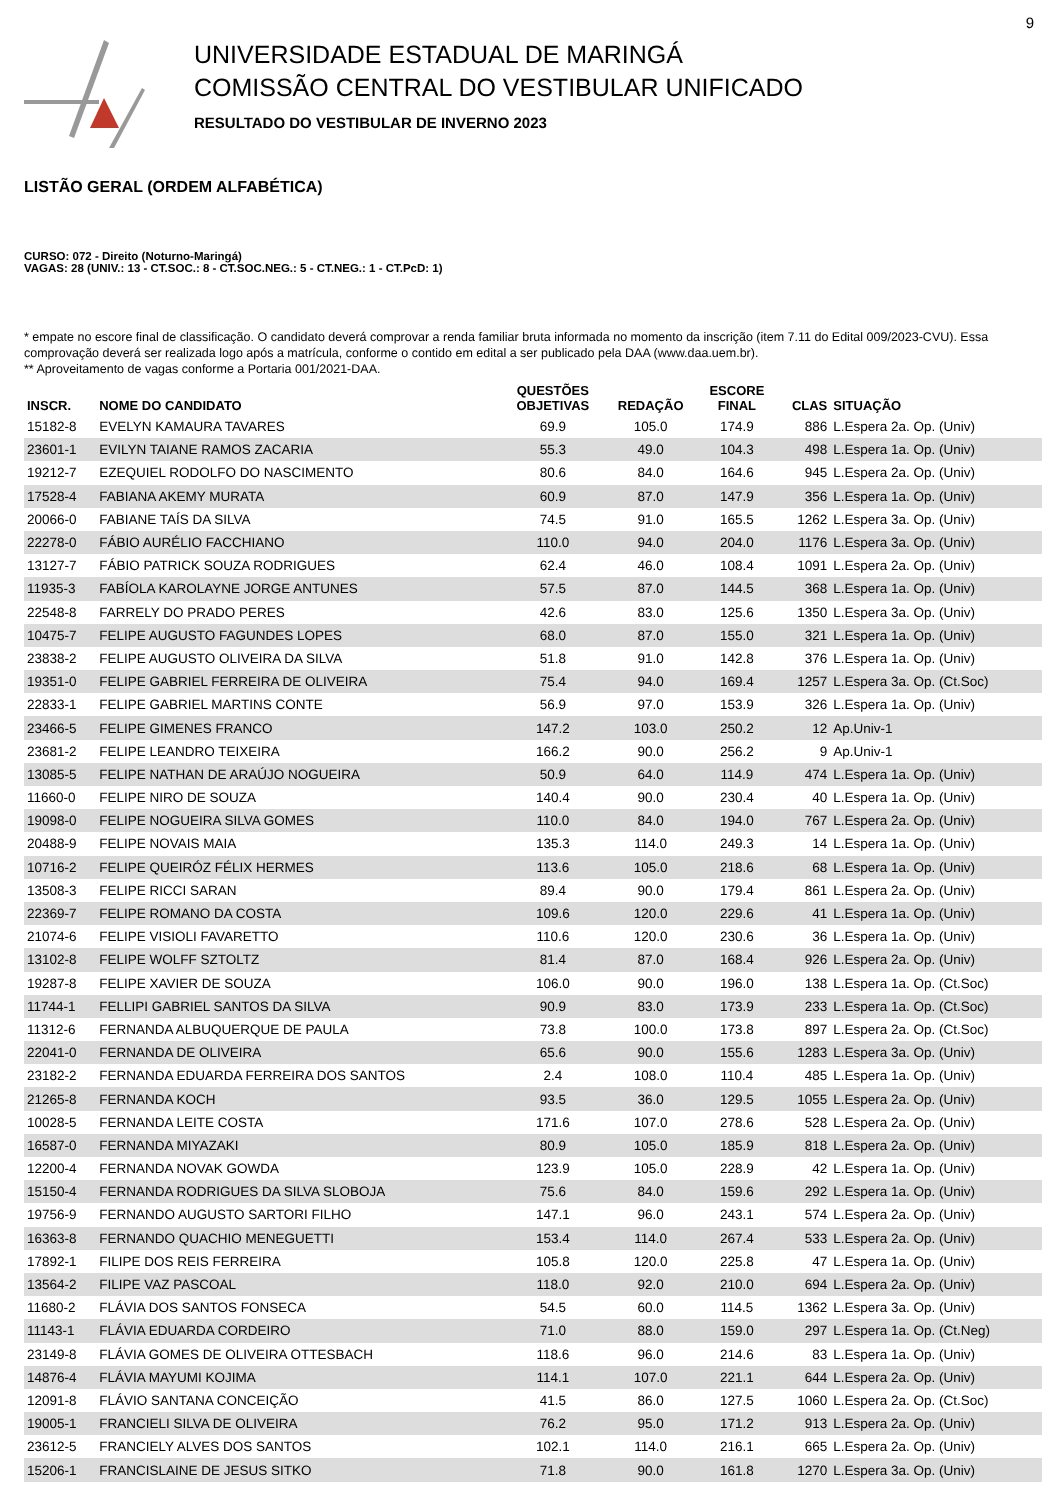9
UNIVERSIDADE ESTADUAL DE MARINGÁ
COMISSÃO CENTRAL DO VESTIBULAR UNIFICADO
RESULTADO DO VESTIBULAR DE INVERNO 2023
LISTÃO GERAL (ORDEM ALFABÉTICA)
CURSO: 072 - Direito (Noturno-Maringá)
VAGAS: 28 (UNIV.: 13 - CT.SOC.: 8 - CT.SOC.NEG.: 5 - CT.NEG.: 1 - CT.PcD: 1)
* empate no escore final de classificação. O candidato deverá comprovar a renda familiar bruta informada no momento da inscrição (item 7.11 do Edital 009/2023-CVU). Essa comprovação deverá ser realizada logo após a matrícula, conforme o contido em edital a ser publicado pela DAA (www.daa.uem.br).
** Aproveitamento de vagas conforme a Portaria 001/2021-DAA.
| INSCR. | NOME DO CANDIDATO | QUESTÕES OBJETIVAS | REDAÇÃO | ESCORE FINAL | CLAS | SITUAÇÃO |
| --- | --- | --- | --- | --- | --- | --- |
| 15182-8 | EVELYN KAMAURA TAVARES | 69.9 | 105.0 | 174.9 | 886 | L.Espera 2a. Op. (Univ) |
| 23601-1 | EVILYN TAIANE RAMOS ZACARIA | 55.3 | 49.0 | 104.3 | 498 | L.Espera 1a. Op. (Univ) |
| 19212-7 | EZEQUIEL RODOLFO DO NASCIMENTO | 80.6 | 84.0 | 164.6 | 945 | L.Espera 2a. Op. (Univ) |
| 17528-4 | FABIANA AKEMY MURATA | 60.9 | 87.0 | 147.9 | 356 | L.Espera 1a. Op. (Univ) |
| 20066-0 | FABIANE TAÍS DA SILVA | 74.5 | 91.0 | 165.5 | 1262 | L.Espera 3a. Op. (Univ) |
| 22278-0 | FÁBIO AURÉLIO FACCHIANO | 110.0 | 94.0 | 204.0 | 1176 | L.Espera 3a. Op. (Univ) |
| 13127-7 | FÁBIO PATRICK SOUZA RODRIGUES | 62.4 | 46.0 | 108.4 | 1091 | L.Espera 2a. Op. (Univ) |
| 11935-3 | FABÍOLA KAROLAYNE JORGE ANTUNES | 57.5 | 87.0 | 144.5 | 368 | L.Espera 1a. Op. (Univ) |
| 22548-8 | FARRELY DO PRADO PERES | 42.6 | 83.0 | 125.6 | 1350 | L.Espera 3a. Op. (Univ) |
| 10475-7 | FELIPE AUGUSTO FAGUNDES LOPES | 68.0 | 87.0 | 155.0 | 321 | L.Espera 1a. Op. (Univ) |
| 23838-2 | FELIPE AUGUSTO OLIVEIRA DA SILVA | 51.8 | 91.0 | 142.8 | 376 | L.Espera 1a. Op. (Univ) |
| 19351-0 | FELIPE GABRIEL FERREIRA DE OLIVEIRA | 75.4 | 94.0 | 169.4 | 1257 | L.Espera 3a. Op. (Ct.Soc) |
| 22833-1 | FELIPE GABRIEL MARTINS CONTE | 56.9 | 97.0 | 153.9 | 326 | L.Espera 1a. Op. (Univ) |
| 23466-5 | FELIPE GIMENES FRANCO | 147.2 | 103.0 | 250.2 | 12 | Ap.Univ-1 |
| 23681-2 | FELIPE LEANDRO TEIXEIRA | 166.2 | 90.0 | 256.2 | 9 | Ap.Univ-1 |
| 13085-5 | FELIPE NATHAN DE ARAÚJO NOGUEIRA | 50.9 | 64.0 | 114.9 | 474 | L.Espera 1a. Op. (Univ) |
| 11660-0 | FELIPE NIRO DE SOUZA | 140.4 | 90.0 | 230.4 | 40 | L.Espera 1a. Op. (Univ) |
| 19098-0 | FELIPE NOGUEIRA SILVA GOMES | 110.0 | 84.0 | 194.0 | 767 | L.Espera 2a. Op. (Univ) |
| 20488-9 | FELIPE NOVAIS MAIA | 135.3 | 114.0 | 249.3 | 14 | L.Espera 1a. Op. (Univ) |
| 10716-2 | FELIPE QUEIRÓZ FÉLIX HERMES | 113.6 | 105.0 | 218.6 | 68 | L.Espera 1a. Op. (Univ) |
| 13508-3 | FELIPE RICCI SARAN | 89.4 | 90.0 | 179.4 | 861 | L.Espera 2a. Op. (Univ) |
| 22369-7 | FELIPE ROMANO DA COSTA | 109.6 | 120.0 | 229.6 | 41 | L.Espera 1a. Op. (Univ) |
| 21074-6 | FELIPE VISIOLI FAVARETTO | 110.6 | 120.0 | 230.6 | 36 | L.Espera 1a. Op. (Univ) |
| 13102-8 | FELIPE WOLFF SZTOLTZ | 81.4 | 87.0 | 168.4 | 926 | L.Espera 2a. Op. (Univ) |
| 19287-8 | FELIPE XAVIER DE SOUZA | 106.0 | 90.0 | 196.0 | 138 | L.Espera 1a. Op. (Ct.Soc) |
| 11744-1 | FELLIPI GABRIEL SANTOS DA SILVA | 90.9 | 83.0 | 173.9 | 233 | L.Espera 1a. Op. (Ct.Soc) |
| 11312-6 | FERNANDA ALBUQUERQUE DE PAULA | 73.8 | 100.0 | 173.8 | 897 | L.Espera 2a. Op. (Ct.Soc) |
| 22041-0 | FERNANDA DE OLIVEIRA | 65.6 | 90.0 | 155.6 | 1283 | L.Espera 3a. Op. (Univ) |
| 23182-2 | FERNANDA EDUARDA FERREIRA DOS SANTOS | 2.4 | 108.0 | 110.4 | 485 | L.Espera 1a. Op. (Univ) |
| 21265-8 | FERNANDA KOCH | 93.5 | 36.0 | 129.5 | 1055 | L.Espera 2a. Op. (Univ) |
| 10028-5 | FERNANDA LEITE COSTA | 171.6 | 107.0 | 278.6 | 528 | L.Espera 2a. Op. (Univ) |
| 16587-0 | FERNANDA MIYAZAKI | 80.9 | 105.0 | 185.9 | 818 | L.Espera 2a. Op. (Univ) |
| 12200-4 | FERNANDA NOVAK GOWDA | 123.9 | 105.0 | 228.9 | 42 | L.Espera 1a. Op. (Univ) |
| 15150-4 | FERNANDA RODRIGUES DA SILVA SLOBOJA | 75.6 | 84.0 | 159.6 | 292 | L.Espera 1a. Op. (Univ) |
| 19756-9 | FERNANDO AUGUSTO SARTORI FILHO | 147.1 | 96.0 | 243.1 | 574 | L.Espera 2a. Op. (Univ) |
| 16363-8 | FERNANDO QUACHIO MENEGUETTI | 153.4 | 114.0 | 267.4 | 533 | L.Espera 2a. Op. (Univ) |
| 17892-1 | FILIPE DOS REIS FERREIRA | 105.8 | 120.0 | 225.8 | 47 | L.Espera 1a. Op. (Univ) |
| 13564-2 | FILIPE VAZ PASCOAL | 118.0 | 92.0 | 210.0 | 694 | L.Espera 2a. Op. (Univ) |
| 11680-2 | FLÁVIA DOS SANTOS FONSECA | 54.5 | 60.0 | 114.5 | 1362 | L.Espera 3a. Op. (Univ) |
| 11143-1 | FLÁVIA EDUARDA CORDEIRO | 71.0 | 88.0 | 159.0 | 297 | L.Espera 1a. Op. (Ct.Neg) |
| 23149-8 | FLÁVIA GOMES DE OLIVEIRA OTTESBACH | 118.6 | 96.0 | 214.6 | 83 | L.Espera 1a. Op. (Univ) |
| 14876-4 | FLÁVIA MAYUMI KOJIMA | 114.1 | 107.0 | 221.1 | 644 | L.Espera 2a. Op. (Univ) |
| 12091-8 | FLÁVIO SANTANA CONCEIÇÃO | 41.5 | 86.0 | 127.5 | 1060 | L.Espera 2a. Op. (Ct.Soc) |
| 19005-1 | FRANCIELI SILVA DE OLIVEIRA | 76.2 | 95.0 | 171.2 | 913 | L.Espera 2a. Op. (Univ) |
| 23612-5 | FRANCIELY ALVES DOS SANTOS | 102.1 | 114.0 | 216.1 | 665 | L.Espera 2a. Op. (Univ) |
| 15206-1 | FRANCISLAINE DE JESUS SITKO | 71.8 | 90.0 | 161.8 | 1270 | L.Espera 3a. Op. (Univ) |